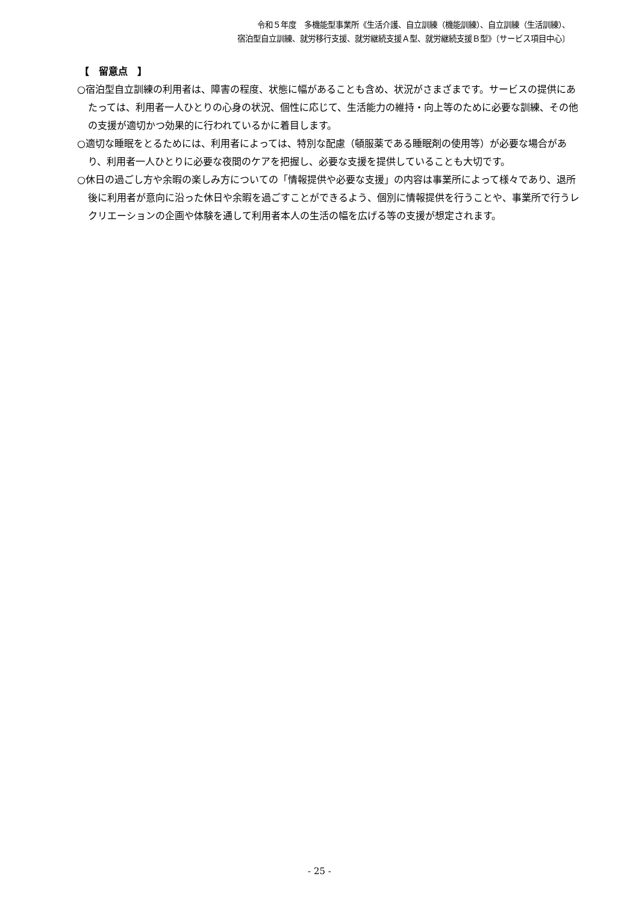令和５年度　多機能型事業所《生活介護、自立訓練（機能訓練）、自立訓練（生活訓練）、
宿泊型自立訓練、就労移行支援、就労継続支援Ａ型、就労継続支援Ｂ型》〔サービス項目中心〕
【　留意点　】
○宿泊型自立訓練の利用者は、障害の程度、状態に幅があることも含め、状況がさまざまです。サービスの提供にあたっては、利用者一人ひとりの心身の状況、個性に応じて、生活能力の維持・向上等のために必要な訓練、その他の支援が適切かつ効果的に行われているかに着目します。
○適切な睡眠をとるためには、利用者によっては、特別な配慮（頓服薬である睡眠剤の使用等）が必要な場合があり、利用者一人ひとりに必要な夜間のケアを把握し、必要な支援を提供していることも大切です。
○休日の過ごし方や余暇の楽しみ方についての「情報提供や必要な支援」の内容は事業所によって様々であり、退所後に利用者が意向に沿った休日や余暇を過ごすことができるよう、個別に情報提供を行うことや、事業所で行うレクリエーションの企画や体験を通して利用者本人の生活の幅を広げる等の支援が想定されます。
- 25 -